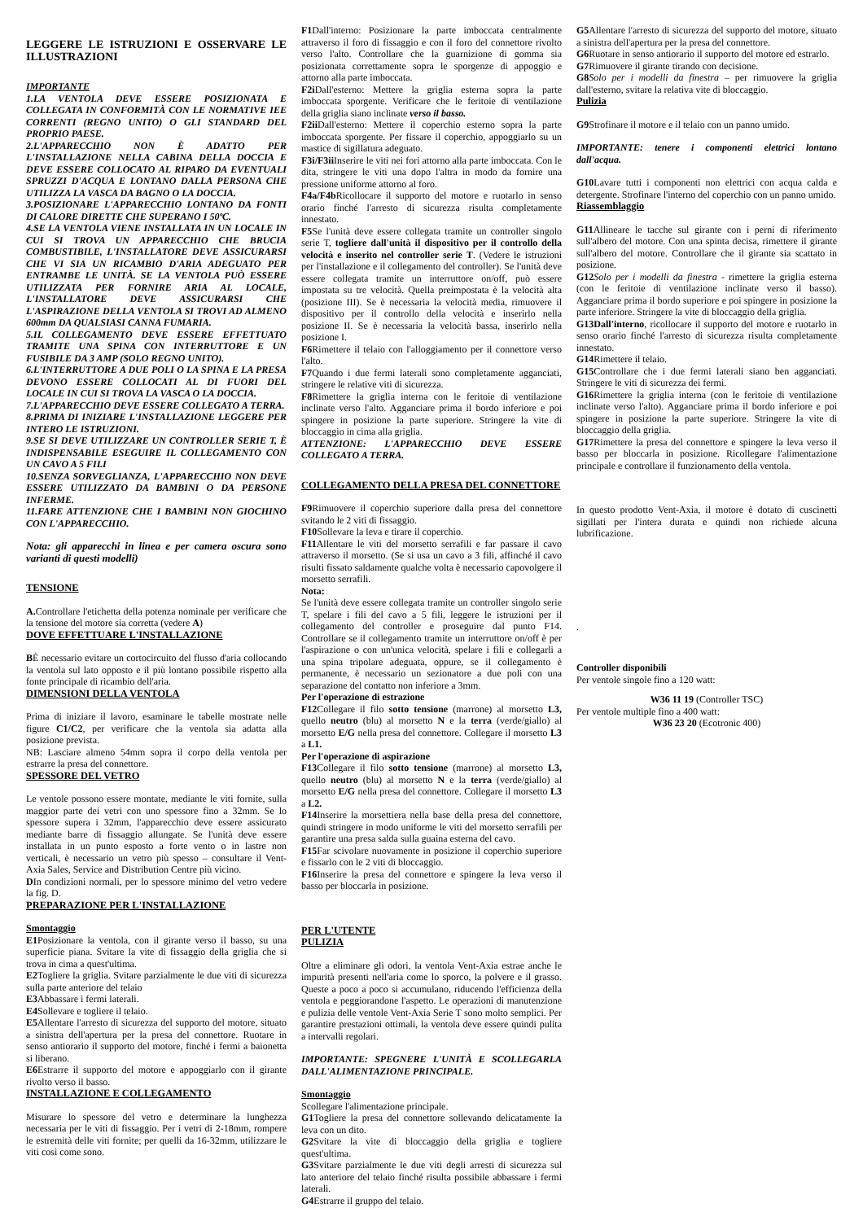LEGGERE LE ISTRUZIONI E OSSERVARE LE ILLUSTRAZIONI
IMPORTANTE
1.LA VENTOLA DEVE ESSERE POSIZIONATA E COLLEGATA IN CONFORMITÀ CON LE NORMATIVE IEE CORRENTI (REGNO UNITO) O GLI STANDARD DEL PROPRIO PAESE.
2.L'APPARECCHIO NON È ADATTO PER L'INSTALLAZIONE NELLA CABINA DELLA DOCCIA E DEVE ESSERE COLLOCATO AL RIPARO DA EVENTUALI SPRUZZI D'ACQUA E LONTANO DALLA PERSONA CHE UTILIZZA LA VASCA DA BAGNO O LA DOCCIA.
3.POSIZIONARE L'APPARECCHIO LONTANO DA FONTI DI CALORE DIRETTE CHE SUPERANO I 50ºC.
4.SE LA VENTOLA VIENE INSTALLATA IN UN LOCALE IN CUI SI TROVA UN APPARECCHIO CHE BRUCIA COMBUSTIBILE, L'INSTALLATORE DEVE ASSICURARSI CHE VI SIA UN RICAMBIO D'ARIA ADEGUATO PER ENTRAMBE LE UNITÀ. SE LA VENTOLA PUÒ ESSERE UTILIZZATA PER FORNIRE ARIA AL LOCALE, L'INSTALLATORE DEVE ASSICURARSI CHE L'ASPIRAZIONE DELLA VENTOLA SI TROVI AD ALMENO 600mm DA QUALSIASI CANNA FUMARIA.
5.IL COLLEGAMENTO DEVE ESSERE EFFETTUATO TRAMITE UNA SPINA CON INTERRUTTORE E UN FUSIBILE DA 3 AMP (SOLO REGNO UNITO).
6.L'INTERRUTTORE A DUE POLI O LA SPINA E LA PRESA DEVONO ESSERE COLLOCATI AL DI FUORI DEL LOCALE IN CUI SI TROVA LA VASCA O LA DOCCIA.
7.L'APPARECCHIO DEVE ESSERE COLLEGATO A TERRA.
8.PRIMA DI INIZIARE L'INSTALLAZIONE LEGGERE PER INTERO LE ISTRUZIONI.
9.SE SI DEVE UTILIZZARE UN CONTROLLER SERIE T, È INDISPENSABILE ESEGUIRE IL COLLEGAMENTO CON UN CAVO A 5 FILI
10.SENZA SORVEGLIANZA, L'APPARECCHIO NON DEVE ESSERE UTILIZZATO DA BAMBINI O DA PERSONE INFERME.
11.FARE ATTENZIONE CHE I BAMBINI NON GIOCHINO CON L'APPARECCHIO.
Nota: gli apparecchi in linea e per camera oscura sono varianti di questi modelli)
TENSIONE
A. Controllare l'etichetta della potenza nominale per verificare che la tensione del motore sia corretta (vedere A)
DOVE EFFETTUARE L'INSTALLAZIONE
BÈ necessario evitare un cortocircuito del flusso d'aria collocando la ventola sul lato opposto e il più lontano possibile rispetto alla fonte principale di ricambio dell'aria.
DIMENSIONI DELLA VENTOLA
Prima di iniziare il lavoro, esaminare le tabelle mostrate nelle figure C1/C2, per verificare che la ventola sia adatta alla posizione prevista.
NB: Lasciare almeno 54mm sopra il corpo della ventola per estrarre la presa del connettore.
SPESSORE DEL VETRO
Le ventole possono essere montate, mediante le viti fornite, sulla maggior parte dei vetri con uno spessore fino a 32mm. Se lo spessore supera i 32mm, l'apparecchio deve essere assicurato mediante barre di fissaggio allungate. Se l'unità deve essere installata in un punto esposto a forte vento o in lastre non verticali, è necessario un vetro più spesso – consultare il Vent-Axia Sales, Service and Distribution Centre più vicino.
DIn condizioni normali, per lo spessore minimo del vetro vedere la fig. D.
PREPARAZIONE PER L'INSTALLAZIONE
Smontaggio
E1 Posizionare la ventola, con il girante verso il basso, su una superficie piana. Svitare la vite di fissaggio della griglia che si trova in cima a quest'ultima.
E2 Togliere la griglia. Svitare parzialmente le due viti di sicurezza sulla parte anteriore del telaio
E3 Abbassare i fermi laterali.
E4 Sollevare e togliere il telaio.
E5 Allentare l'arresto di sicurezza del supporto del motore, situato a sinistra dell'apertura per la presa del connettore. Ruotare in senso antiorario il supporto del motore, finché i fermi a baionetta si liberano.
E6 Estrarre il supporto del motore e appoggiarlo con il girante rivolto verso il basso.
INSTALLAZIONE E COLLEGAMENTO
Misurare lo spessore del vetro e determinare la lunghezza necessaria per le viti di fissaggio. Per i vetri di 2-18mm, rompere le estremità delle viti fornite; per quelli da 16-32mm, utilizzare le viti così come sono.
F1 Dall'interno: Posizionare la parte imboccata centralmente attraverso il foro di fissaggio e con il foro del connettore rivolto verso l'alto. Controllare che la guarnizione di gomma sia posizionata correttamente sopra le sporgenze di appoggio e attorno alla parte imboccata.
F2i Dall'esterno: Mettere la griglia esterna sopra la parte imboccata sporgente. Verificare che le feritoie di ventilazione della griglia siano inclinate verso il basso.
F2ii Dall'esterno: Mettere il coperchio esterno sopra la parte imboccata sporgente. Per fissare il coperchio, appoggiarlo su un mastice di sigillatura adeguato.
F3i/F3ii Inserire le viti nei fori attorno alla parte imboccata. Con le dita, stringere le viti una dopo l'altra in modo da fornire una pressione uniforme attorno al foro.
F4a/F4b Ricollocare il supporto del motore e ruotarlo in senso orario finché l'arresto di sicurezza risulta completamente innestato.
F5 Se l'unità deve essere collegata tramite un controller singolo serie T, togliere dall'unità il dispositivo per il controllo della velocità e inserito nel controller serie T. (Vedere le istruzioni per l'installazione e il collegamento del controller). Se l'unità deve essere collegata tramite un interruttore on/off, può essere impostata su tre velocità. Quella preimpostata è la velocità alta (posizione III). Se è necessaria la velocità media, rimuovere il dispositivo per il controllo della velocità e inserirlo nella posizione II. Se è necessaria la velocità bassa, inserirlo nella posizione I.
F6 Rimettere il telaio con l'alloggiamento per il connettore verso l'alto.
F7 Quando i due fermi laterali sono completamente agganciati, stringere le relative viti di sicurezza.
F8 Rimettere la griglia interna con le feritoie di ventilazione inclinate verso l'alto. Agganciare prima il bordo inferiore e poi spingere in posizione la parte superiore. Stringere la vite di bloccaggio in cima alla griglia.
ATTENZIONE: L'APPARECCHIO DEVE ESSERE COLLEGATO A TERRA.
COLLEGAMENTO DELLA PRESA DEL CONNETTORE
F9 Rimuovere il coperchio superiore dalla presa del connettore svitando le 2 viti di fissaggio.
F10 Sollevare la leva e tirare il coperchio.
F11 Allentare le viti del morsetto serrafili e far passare il cavo attraverso il morsetto. (Se si usa un cavo a 3 fili, affinché il cavo risulti fissato saldamente qualche volta è necessario capovolgere il morsetto serrafili.
Nota:
Se l'unità deve essere collegata tramite un controller singolo serie T, spelare i fili del cavo a 5 fili, leggere le istruzioni per il collegamento del controller e proseguire dal punto F14. Controllare se il collegamento tramite un interruttore on/off è per l'aspirazione o con un'unica velocità, spelare i fili e collegarli a una spina tripolare adeguata, oppure, se il collegamento è permanente, è necessario un sezionatore a due poli con una separazione del contatto non inferiore a 3mm.
Per l'operazione di estrazione
F12 Collegare il filo sotto tensione (marrone) al morsetto L3, quello neutro (blu) al morsetto N e la terra (verde/giallo) al morsetto E/G nella presa del connettore. Collegare il morsetto L3 a L1.
Per l'operazione di aspirazione
F13 Collegare il filo sotto tensione (marrone) al morsetto L3, quello neutro (blu) al morsetto N e la terra (verde/giallo) al morsetto E/G nella presa del connettore. Collegare il morsetto L3 a L2.
F14 Inserire la morsettiera nella base della presa del connettore, quindi stringere in modo uniforme le viti del morsetto serrafili per garantire una presa salda sulla guaina esterna del cavo.
F15 Far scivolare nuovamente in posizione il coperchio superiore e fissarlo con le 2 viti di bloccaggio.
F16 Inserire la presa del connettore e spingere la leva verso il basso per bloccarla in posizione.
PER L'UTENTE
PULIZIA
Oltre a eliminare gli odori, la ventola Vent-Axia estrae anche le impurità presenti nell'aria come lo sporco, la polvere e il grasso. Queste a poco a poco si accumulano, riducendo l'efficienza della ventola e peggiorandone l'aspetto. Le operazioni di manutenzione e pulizia delle ventole Vent-Axia Serie T sono molto semplici. Per garantire prestazioni ottimali, la ventola deve essere quindi pulita a intervalli regolari.
IMPORTANTE: SPEGNERE L'UNITÀ E SCOLLEGARLA DALL'ALIMENTAZIONE PRINCIPALE.
Smontaggio
Scollegare l'alimentazione principale.
G1 Togliere la presa del connettore sollevando delicatamente la leva con un dito.
G2 Svitare la vite di bloccaggio della griglia e togliere quest'ultima.
G3 Svitare parzialmente le due viti degli arresti di sicurezza sul lato anteriore del telaio finché risulta possibile abbassare i fermi laterali.
G4 Estrarre il gruppo del telaio.
G5 Allentare l'arresto di sicurezza del supporto del motore, situato a sinistra dell'apertura per la presa del connettore.
G6 Ruotare in senso antiorario il supporto del motore ed estrarlo.
G7 Rimuovere il girante tirando con decisione.
G8 Solo per i modelli da finestra – per rimuovere la griglia dall'esterno, svitare la relativa vite di bloccaggio.
Pulizia
G9 Strofinare il motore e il telaio con un panno umido.
IMPORTANTE: tenere i componenti elettrici lontano dall'acqua.
G10 Lavare tutti i componenti non elettrici con acqua calda e detergente. Strofinare l'interno del coperchio con un panno umido.
Riassemblaggio
G11 Allineare le tacche sul girante con i perni di riferimento sull'albero del motore. Con una spinta decisa, rimettere il girante sull'albero del motore. Controllare che il girante sia scattato in posizione.
G12 Solo per i modelli da finestra - rimettere la griglia esterna (con le feritoie di ventilazione inclinate verso il basso). Agganciare prima il bordo superiore e poi spingere in posizione la parte inferiore. Stringere la vite di bloccaggio della griglia.
G13Dall'interno, ricollocare il supporto del motore e ruotarlo in senso orario finché l'arresto di sicurezza risulta completamente innestato.
G14 Rimettere il telaio.
G15 Controllare che i due fermi laterali siano ben agganciati. Stringere le viti di sicurezza dei fermi.
G16 Rimettere la griglia interna (con le feritoie di ventilazione inclinate verso l'alto). Agganciare prima il bordo inferiore e poi spingere in posizione la parte superiore. Stringere la vite di bloccaggio della griglia.
G17 Rimettere la presa del connettore e spingere la leva verso il basso per bloccarla in posizione. Ricollegare l'alimentazione principale e controllare il funzionamento della ventola.
In questo prodotto Vent-Axia, il motore è dotato di cuscinetti sigillati per l'intera durata e quindi non richiede alcuna lubrificazione.
.
Controller disponibili
Per ventole singole fino a 120 watt:
W36 11 19 (Controller TSC)
Per ventole multiple fino a 400 watt:
W36 23 20 (Ecotronic 400)